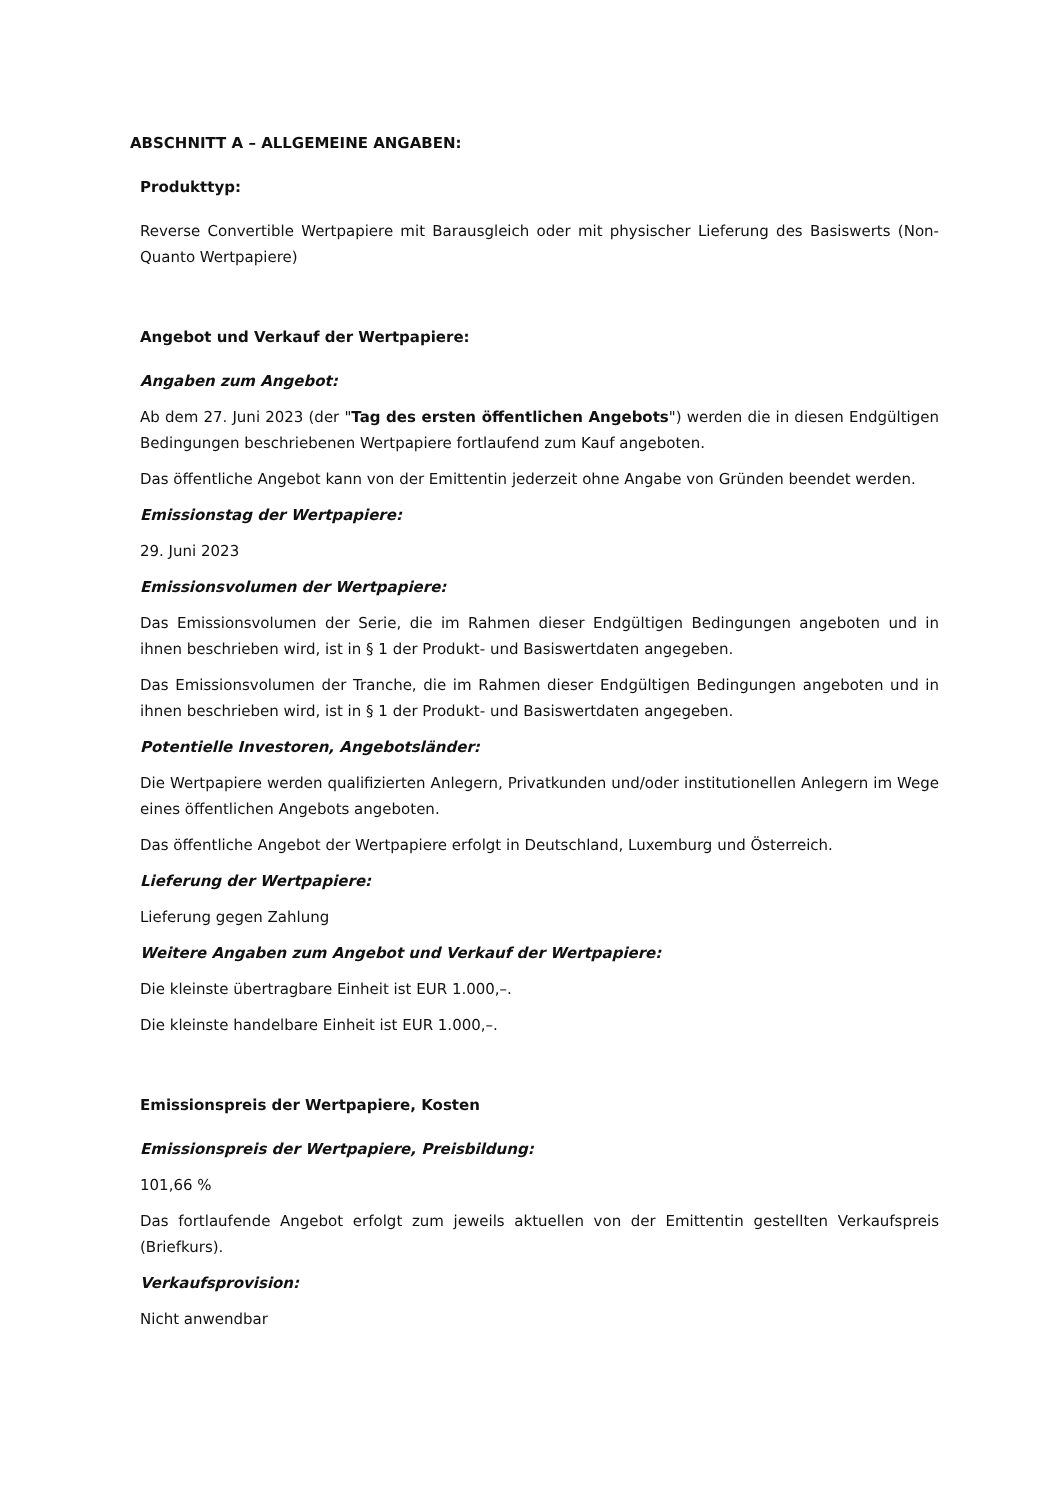ABSCHNITT A – ALLGEMEINE ANGABEN:
Produkttyp:
Reverse Convertible Wertpapiere mit Barausgleich oder mit physischer Lieferung des Basiswerts (Non-Quanto Wertpapiere)
Angebot und Verkauf der Wertpapiere:
Angaben zum Angebot:
Ab dem 27. Juni 2023 (der "Tag des ersten öffentlichen Angebots") werden die in diesen Endgültigen Bedingungen beschriebenen Wertpapiere fortlaufend zum Kauf angeboten.
Das öffentliche Angebot kann von der Emittentin jederzeit ohne Angabe von Gründen beendet werden.
Emissionstag der Wertpapiere:
29. Juni 2023
Emissionsvolumen der Wertpapiere:
Das Emissionsvolumen der Serie, die im Rahmen dieser Endgültigen Bedingungen angeboten und in ihnen beschrieben wird, ist in § 1 der Produkt- und Basiswertdaten angegeben.
Das Emissionsvolumen der Tranche, die im Rahmen dieser Endgültigen Bedingungen angeboten und in ihnen beschrieben wird, ist in § 1 der Produkt- und Basiswertdaten angegeben.
Potentielle Investoren, Angebotsländer:
Die Wertpapiere werden qualifizierten Anlegern, Privatkunden und/oder institutionellen Anlegern im Wege eines öffentlichen Angebots angeboten.
Das öffentliche Angebot der Wertpapiere erfolgt in Deutschland, Luxemburg und Österreich.
Lieferung der Wertpapiere:
Lieferung gegen Zahlung
Weitere Angaben zum Angebot und Verkauf der Wertpapiere:
Die kleinste übertragbare Einheit ist EUR 1.000,–.
Die kleinste handelbare Einheit ist EUR 1.000,–.
Emissionspreis der Wertpapiere, Kosten
Emissionspreis der Wertpapiere, Preisbildung:
101,66 %
Das fortlaufende Angebot erfolgt zum jeweils aktuellen von der Emittentin gestellten Verkaufspreis (Briefkurs).
Verkaufsprovision:
Nicht anwendbar